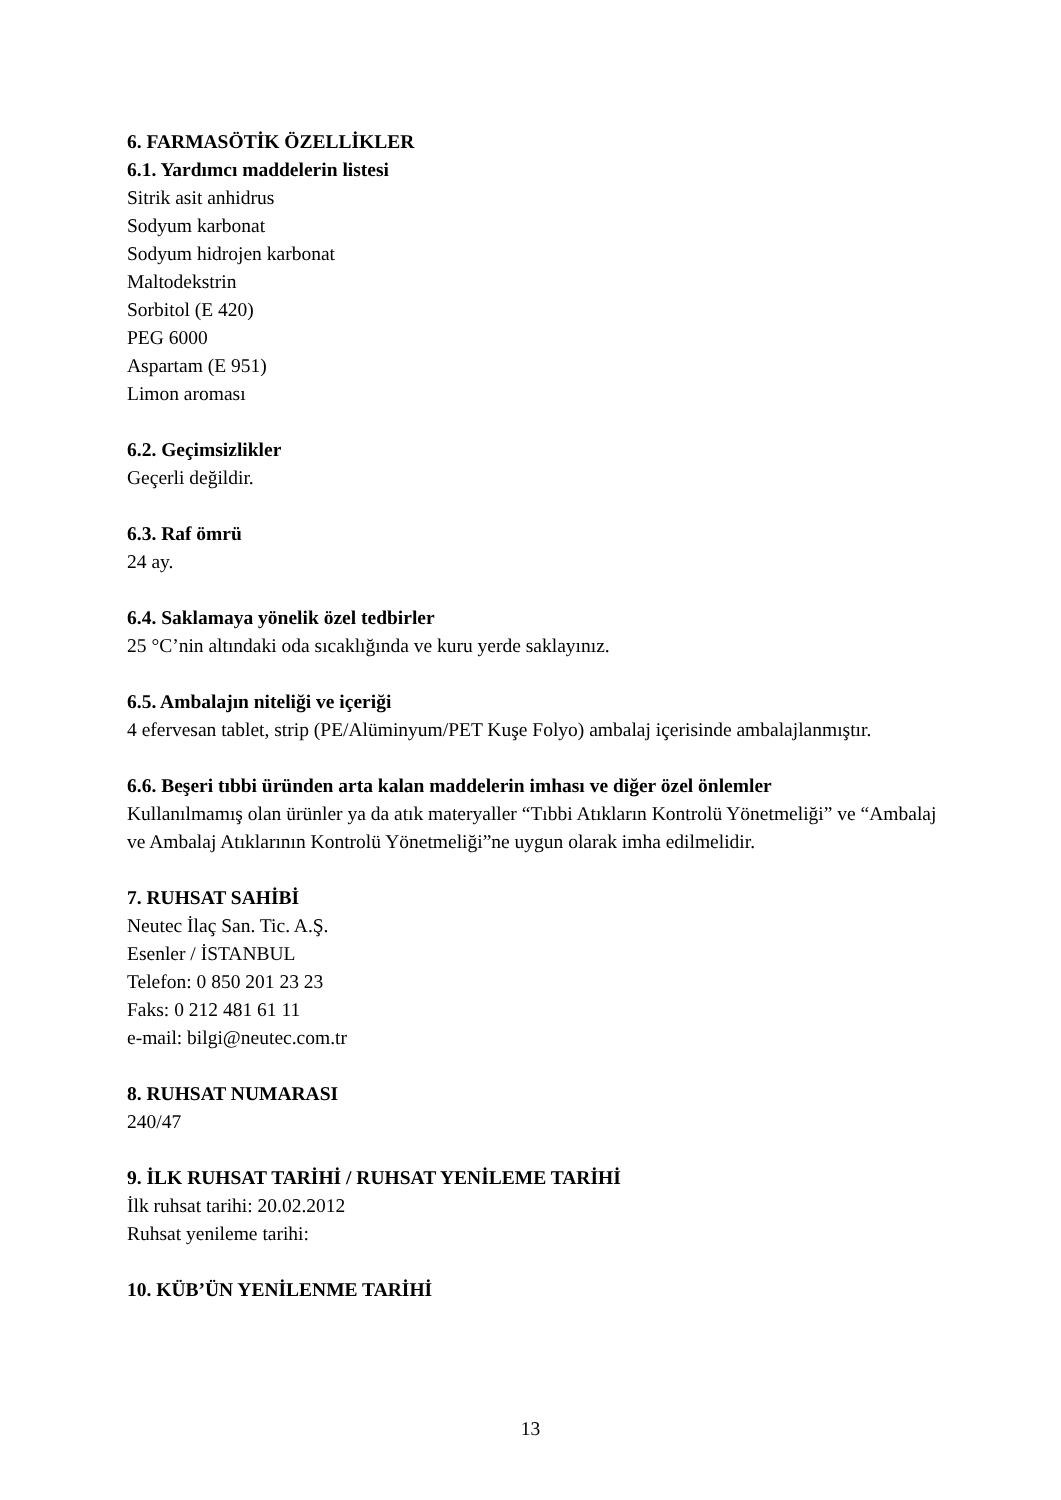6. FARMASÖTİK ÖZELLİKLER
6.1. Yardımcı maddelerin listesi
Sitrik asit anhidrus
Sodyum karbonat
Sodyum hidrojen karbonat
Maltodekstrin
Sorbitol (E 420)
PEG 6000
Aspartam (E 951)
Limon aroması
6.2. Geçimsizlikler
Geçerli değildir.
6.3. Raf ömrü
24 ay.
6.4. Saklamaya yönelik özel tedbirler
25 °C’nin altındaki oda sıcaklığında ve kuru yerde saklayınız.
6.5. Ambalajın niteliği ve içeriği
4 efervesan tablet, strip (PE/Alüminyum/PET Kuşe Folyo) ambalaj içerisinde ambalajlanmıştır.
6.6. Beşeri tıbbi üründen arta kalan maddelerin imhası ve diğer özel önlemler
Kullanılmamış olan ürünler ya da atık materyaller “Tıbbi Atıkların Kontrolü Yönetmeliği” ve “Ambalaj ve Ambalaj Atıklarının Kontrolü Yönetmeliği”ne uygun olarak imha edilmelidir.
7. RUHSAT SAHİBİ
Neutec İlaç San. Tic. A.Ş.
Esenler / İSTANBUL
Telefon: 0 850 201 23 23
Faks: 0 212 481 61 11
e-mail: bilgi@neutec.com.tr
8. RUHSAT NUMARASI
240/47
9. İLK RUHSAT TARİHİ / RUHSAT YENİLEME TARİHİ
İlk ruhsat tarihi: 20.02.2012
Ruhsat yenileme tarihi:
10. KÜB’ÜN YENİLENME TARİHİ
13